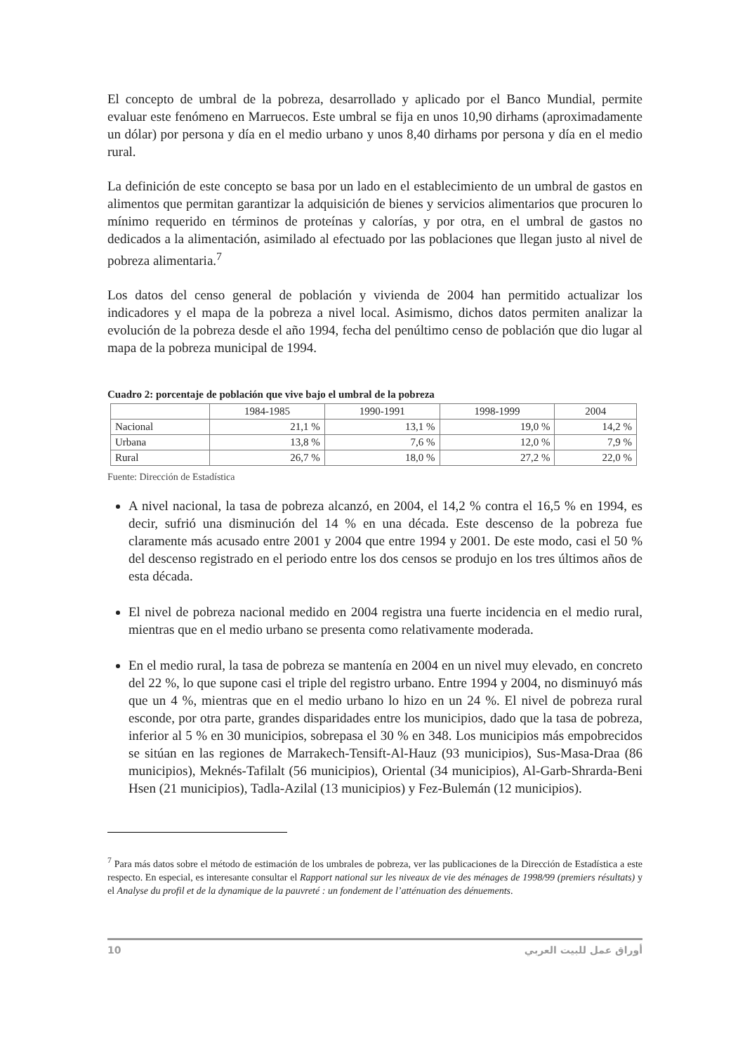El concepto de umbral de la pobreza, desarrollado y aplicado por el Banco Mundial, permite evaluar este fenómeno en Marruecos. Este umbral se fija en unos 10,90 dirhams (aproximadamente un dólar) por persona y día en el medio urbano y unos 8,40 dirhams por persona y día en el medio rural.
La definición de este concepto se basa por un lado en el establecimiento de un umbral de gastos en alimentos que permitan garantizar la adquisición de bienes y servicios alimentarios que procuren lo mínimo requerido en términos de proteínas y calorías, y por otra, en el umbral de gastos no dedicados a la alimentación, asimilado al efectuado por las poblaciones que llegan justo al nivel de pobreza alimentaria.<sup>7</sup>
Los datos del censo general de población y vivienda de 2004 han permitido actualizar los indicadores y el mapa de la pobreza a nivel local. Asimismo, dichos datos permiten analizar la evolución de la pobreza desde el año 1994, fecha del penúltimo censo de población que dio lugar al mapa de la pobreza municipal de 1994.
Cuadro 2: porcentaje de población que vive bajo el umbral de la pobreza
| | 1984-1985 | 1990-1991 | 1998-1999 | 2004 |
| --- | --- | --- | --- | --- |
| Nacional | 21,1 % | 13,1 % | 19,0 % | 14,2 % |
| Urbana | 13,8 % | 7,6 % | 12,0 % | 7,9 % |
| Rural | 26,7 % | 18,0 % | 27,2 % | 22,0 % |
Fuente: Dirección de Estadística
A nivel nacional, la tasa de pobreza alcanzó, en 2004, el 14,2 % contra el 16,5 % en 1994, es decir, sufrió una disminución del 14 % en una década. Este descenso de la pobreza fue claramente más acusado entre 2001 y 2004 que entre 1994 y 2001. De este modo, casi el 50 % del descenso registrado en el periodo entre los dos censos se produjo en los tres últimos años de esta década.
El nivel de pobreza nacional medido en 2004 registra una fuerte incidencia en el medio rural, mientras que en el medio urbano se presenta como relativamente moderada.
En el medio rural, la tasa de pobreza se mantenía en 2004 en un nivel muy elevado, en concreto del 22 %, lo que supone casi el triple del registro urbano. Entre 1994 y 2004, no disminuyó más que un 4 %, mientras que en el medio urbano lo hizo en un 24 %. El nivel de pobreza rural esconde, por otra parte, grandes disparidades entre los municipios, dado que la tasa de pobreza, inferior al 5 % en 30 municipios, sobrepasa el 30 % en 348. Los municipios más empobrecidos se sitúan en las regiones de Marrakech-Tensift-Al-Hauz (93 municipios), Sus-Masa-Draa (86 municipios), Meknés-Tafilalt (56 municipios), Oriental (34 municipios), Al-Garb-Shrarda-Beni Hsen (21 municipios), Tadla-Azilal (13 municipios) y Fez-Bulemán (12 municipios).
<sup>7</sup> Para más datos sobre el método de estimación de los umbrales de pobreza, ver las publicaciones de la Dirección de Estadística a este respecto. En especial, es interesante consultar el Rapport national sur les niveaux de vie des ménages de 1998/99 (premiers résultats) y el Analyse du profil et de la dynamique de la pauvreté : un fondement de l’atténuation des dénuements.
10 أوراق عمل للبيت العربي